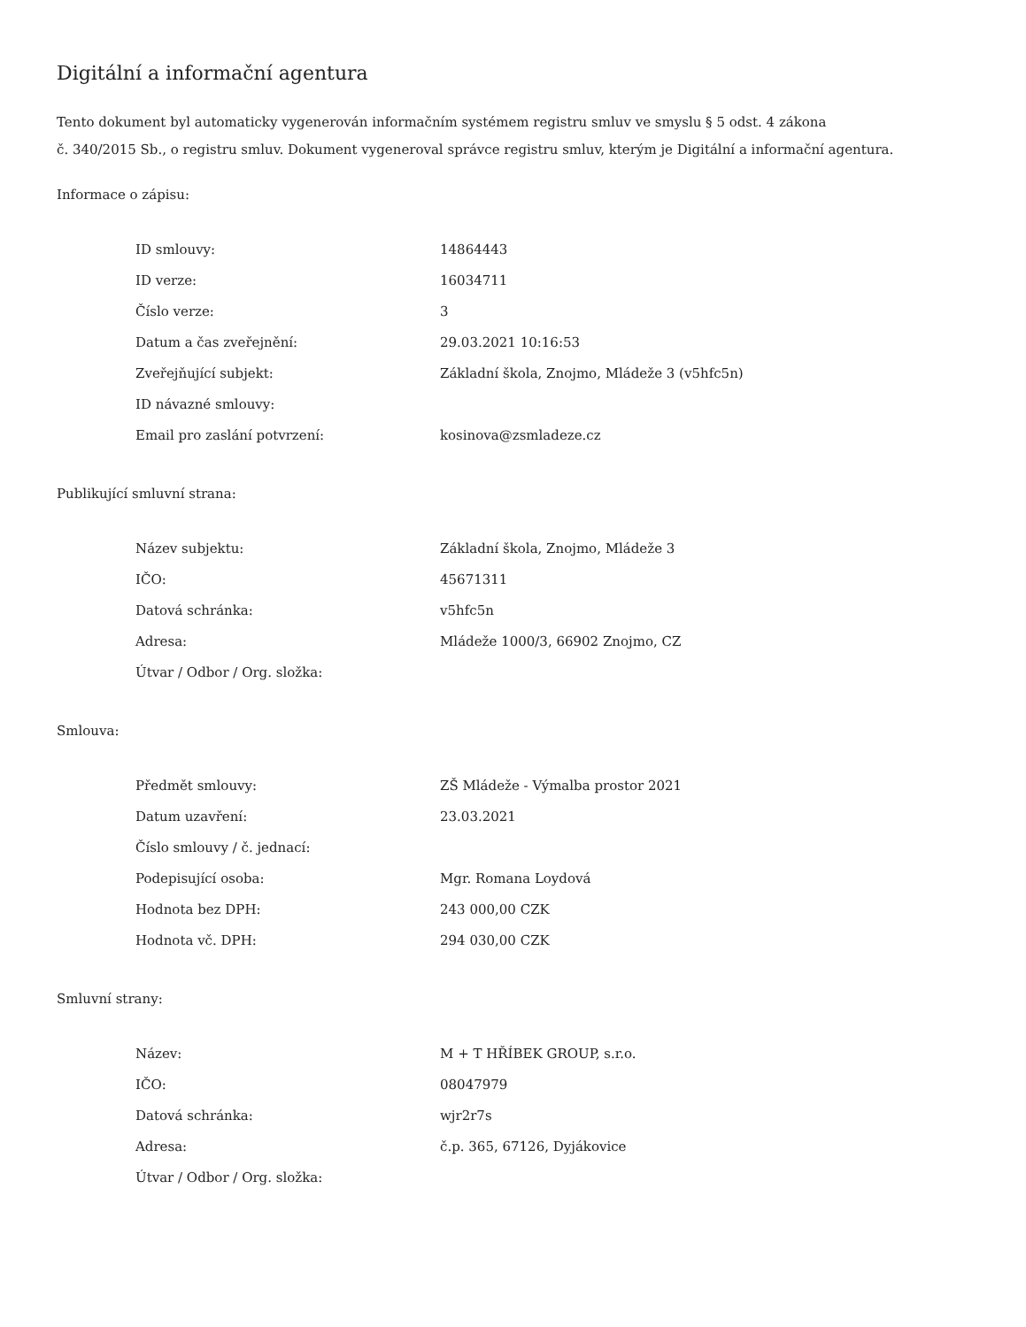Digitální a informační agentura
Tento dokument byl automaticky vygenerován informačním systémem registru smluv ve smyslu § 5 odst. 4 zákona
č. 340/2015 Sb., o registru smluv. Dokument vygeneroval správce registru smluv, kterým je Digitální a informační agentura.
Informace o zápisu:
| ID smlouvy: | 14864443 |
| ID verze: | 16034711 |
| Číslo verze: | 3 |
| Datum a čas zveřejnění: | 29.03.2021 10:16:53 |
| Zveřejňující subjekt: | Základní škola, Znojmo, Mládeže 3 (v5hfc5n) |
| ID návazné smlouvy: | |
| Email pro zaslání potvrzení: | kosinova@zsmladeze.cz |
Publikující smluvní strana:
| Název subjektu: | Základní škola, Znojmo, Mládeže 3 |
| IČO: | 45671311 |
| Datová schránka: | v5hfc5n |
| Adresa: | Mládeže 1000/3, 66902 Znojmo, CZ |
| Útvar / Odbor / Org. složka: | |
Smlouva:
| Předmět smlouvy: | ZŠ Mládeže - Výmalba prostor 2021 |
| Datum uzavření: | 23.03.2021 |
| Číslo smlouvy / č. jednací: | |
| Podepisující osoba: | Mgr. Romana Loydová |
| Hodnota bez DPH: | 243 000,00 CZK |
| Hodnota vč. DPH: | 294 030,00 CZK |
Smluvní strany:
| Název: | M + T HŘÍBEK GROUP, s.r.o. |
| IČO: | 08047979 |
| Datová schránka: | wjr2r7s |
| Adresa: | č.p. 365, 67126, Dyjákovice |
| Útvar / Odbor / Org. složka: | |